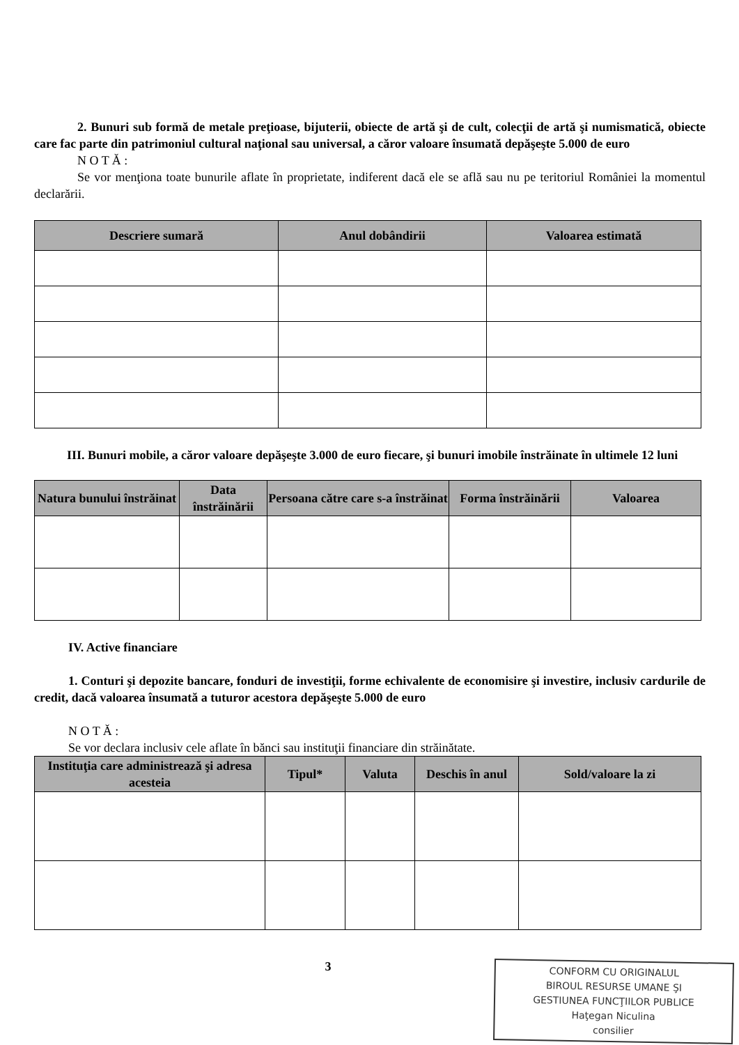2. Bunuri sub formă de metale preţioase, bijuterii, obiecte de artă şi de cult, colecţii de artă şi numismatică, obiecte care fac parte din patrimoniul cultural naţional sau universal, a căror valoare însumată depăşeşte 5.000 de euro
N O T Ă :
Se vor menţiona toate bunurile aflate în proprietate, indiferent dacă ele se află sau nu pe teritoriul României la momentul declarării.
| Descriere sumară | Anul dobândirii | Valoarea estimată |
| --- | --- | --- |
III. Bunuri mobile, a căror valoare depăşeşte 3.000 de euro fiecare, şi bunuri imobile înstrăinate în ultimele 12 luni
| Natura bunului înstrăinat | Data înstrăinării | Persoana către care s-a înstrăinat | Forma înstrăinării | Valoarea |
| --- | --- | --- | --- | --- |
IV. Active financiare
1. Conturi şi depozite bancare, fonduri de investiţii, forme echivalente de economisire şi investire, inclusiv cardurile de credit, dacă valoarea însumată a tuturor acestora depăşeşte 5.000 de euro
N O T Ă :
Se vor declara inclusiv cele aflate în bănci sau instituţii financiare din străinătate.
| Instituţia care administrează şi adresa acesteia | Tipul* | Valuta | Deschis în anul | Sold/valoare la zi |
| --- | --- | --- | --- | --- |
3
CONFORM CU ORIGINALUL
BIROUL RESURSE UMANE ŞI
GESTIUNEA FUNCŢIILOR PUBLICE
Haţegan Niculina
consilier